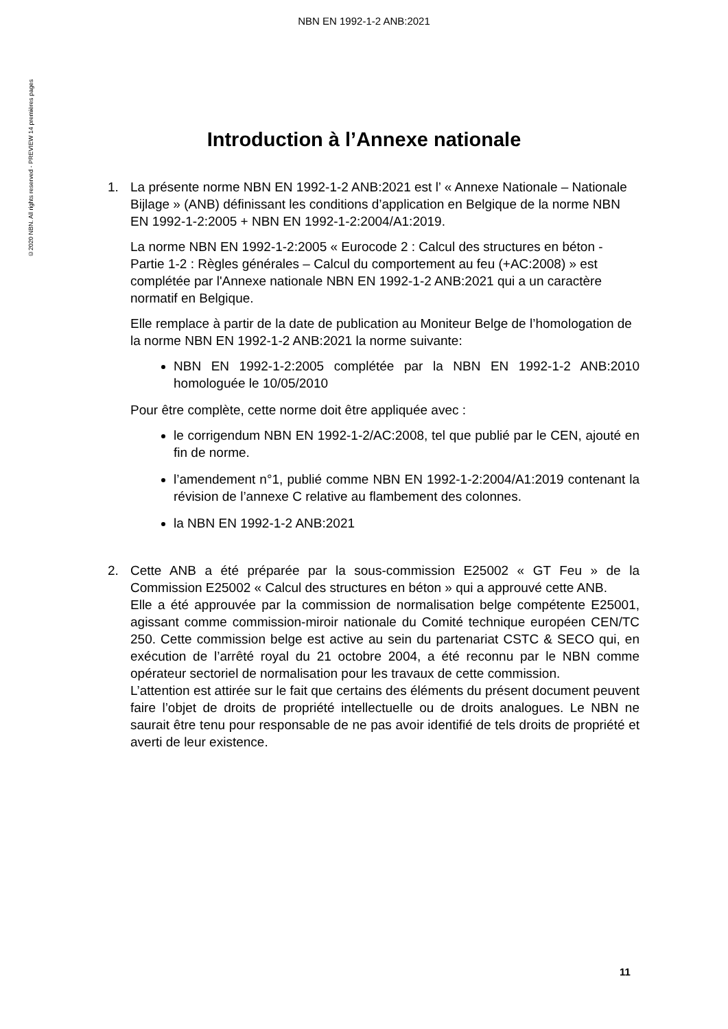NBN EN 1992-1-2 ANB:2021
©2020 NBN. All rights reserved - PREVIEW 14 premières pages
Introduction à l’Annexe nationale
1. La présente norme NBN EN 1992-1-2 ANB:2021 est l’ « Annexe Nationale – Nationale Bijlage » (ANB) définissant les conditions d’application en Belgique de la norme NBN EN 1992-1-2:2005 + NBN EN 1992-1-2:2004/A1:2019.
La norme NBN EN 1992-1-2:2005 « Eurocode 2 : Calcul des structures en béton - Partie 1-2 : Règles générales – Calcul du comportement au feu (+AC:2008) » est complétée par l'Annexe nationale NBN EN 1992-1-2 ANB:2021 qui a un caractère normatif en Belgique.
Elle remplace à partir de la date de publication au Moniteur Belge de l’homologation de la norme NBN EN 1992-1-2 ANB:2021 la norme suivante:
NBN EN 1992-1-2:2005 complétée par la NBN EN 1992-1-2 ANB:2010 homologuée le 10/05/2010
Pour être complète, cette norme doit être appliquée avec :
le corrigendum NBN EN 1992-1-2/AC:2008, tel que publié par le CEN, ajouté en fin de norme.
l’amendement n°1, publié comme NBN EN 1992-1-2:2004/A1:2019 contenant la révision de l’annexe C relative au flambement des colonnes.
la NBN EN 1992-1-2 ANB:2021
2. Cette ANB a été préparée par la sous-commission E25002 « GT Feu » de la Commission E25002 « Calcul des structures en béton » qui a approuvé cette ANB.
Elle a été approuvée par la commission de normalisation belge compétente E25001, agissant comme commission-miroir nationale du Comité technique européen CEN/TC 250. Cette commission belge est active au sein du partenariat CSTC & SECO qui, en exécution de l’arrêté royal du 21 octobre 2004, a été reconnu par le NBN comme opérateur sectoriel de normalisation pour les travaux de cette commission.
L’attention est attirée sur le fait que certains des éléments du présent document peuvent faire l’objet de droits de propriété intellectuelle ou de droits analogues. Le NBN ne saurait être tenu pour responsable de ne pas avoir identifié de tels droits de propriété et averti de leur existence.
11